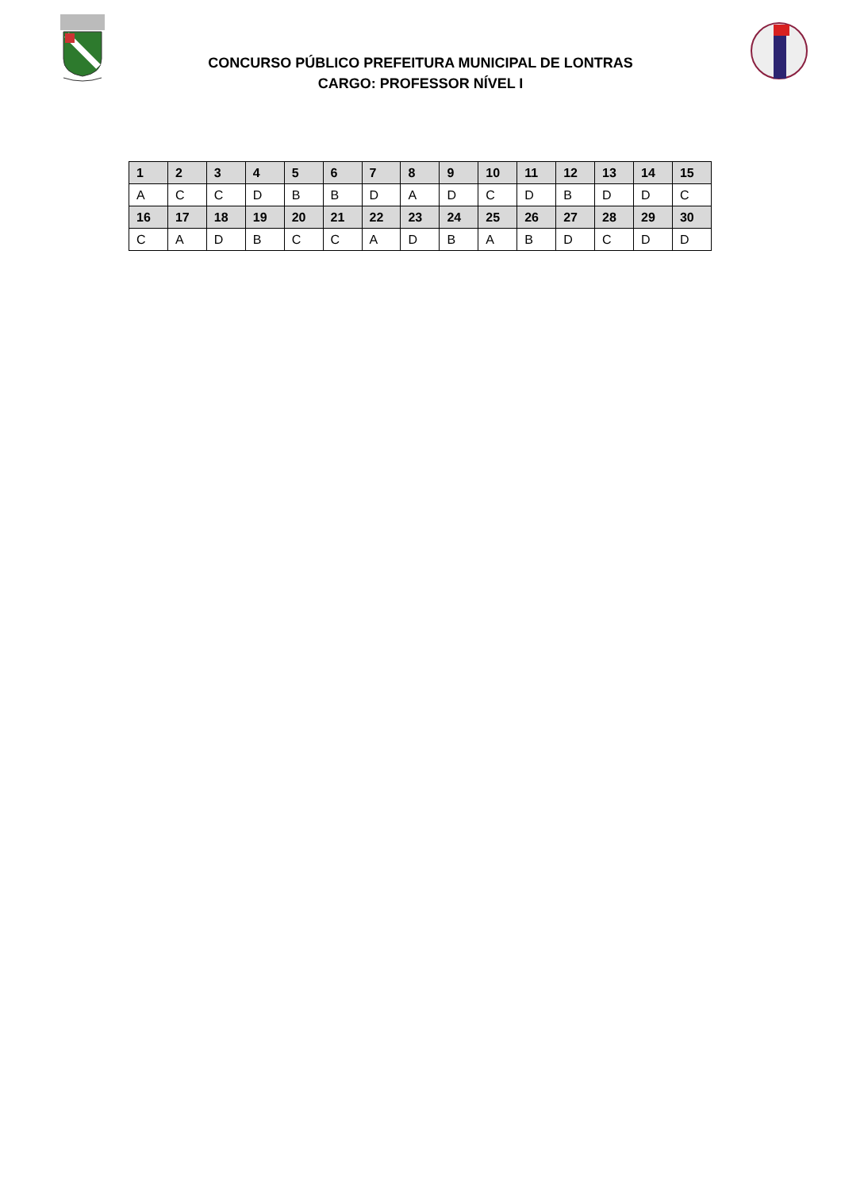CONCURSO PÚBLICO PREFEITURA MUNICIPAL DE LONTRAS
CARGO: PROFESSOR NÍVEL I
| 1 | 2 | 3 | 4 | 5 | 6 | 7 | 8 | 9 | 10 | 11 | 12 | 13 | 14 | 15 |
| --- | --- | --- | --- | --- | --- | --- | --- | --- | --- | --- | --- | --- | --- | --- |
| A | C | C | D | B | B | D | A | D | C | D | B | D | D | C |
| 16 | 17 | 18 | 19 | 20 | 21 | 22 | 23 | 24 | 25 | 26 | 27 | 28 | 29 | 30 |
| C | A | D | B | C | C | A | D | B | A | B | D | C | D | D |